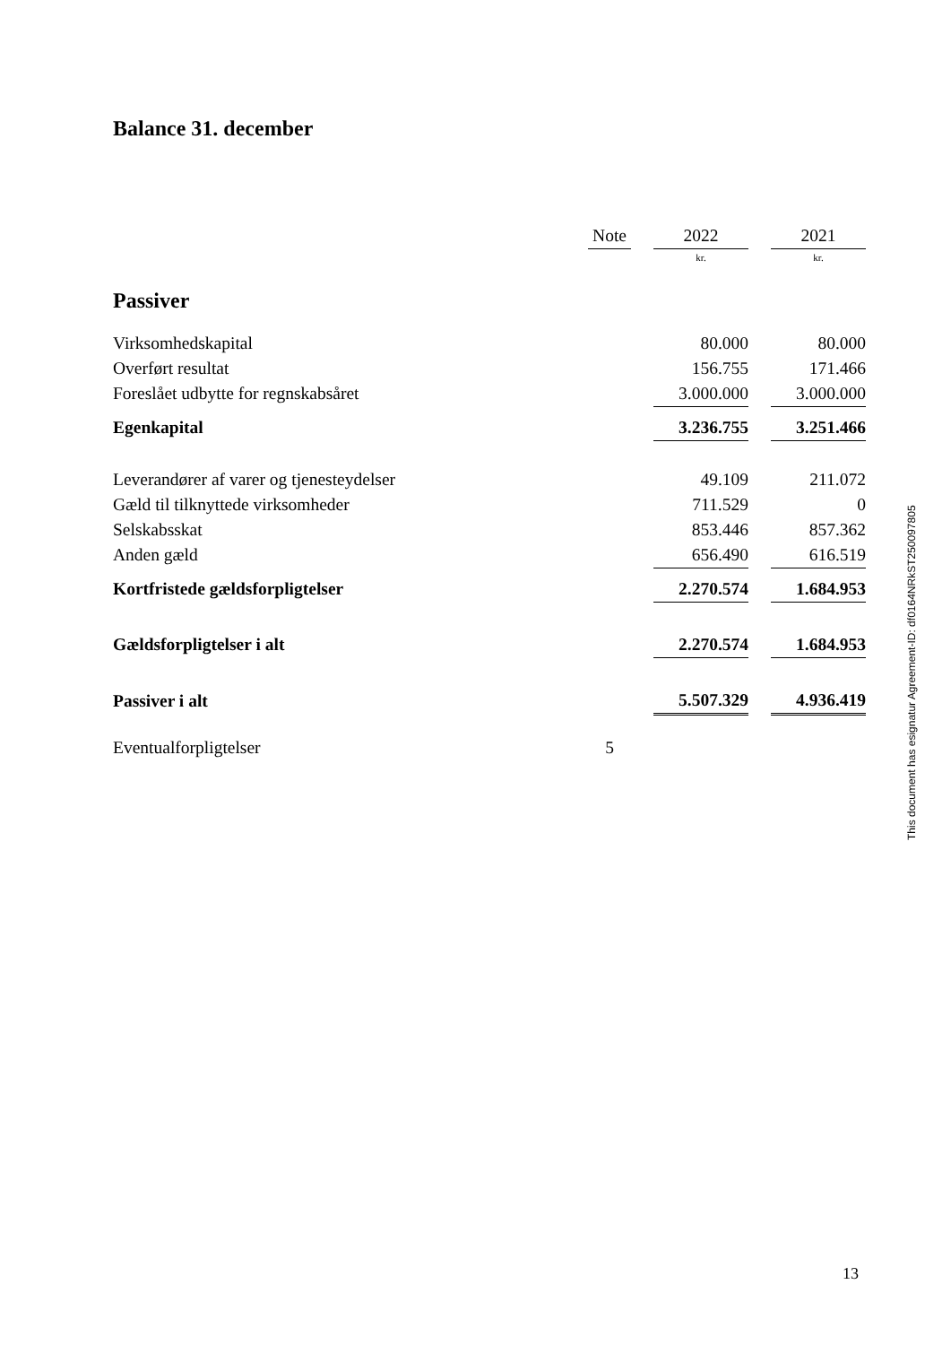Balance 31. december
| | Note | | 2022 | | 2021 |
| | | | kr. | | kr. |
| Passiver | | | | | |
| Virksomhedskapital | | | 80.000 | | 80.000 |
| Overført resultat | | | 156.755 | | 171.466 |
| Foreslået udbytte for regnskabsåret | | | 3.000.000 | | 3.000.000 |
| Egenkapital | | | 3.236.755 | | 3.251.466 |
| Leverandører af varer og tjenesteydelser | | | 49.109 | | 211.072 |
| Gæld til tilknyttede virksomheder | | | 711.529 | | 0 |
| Selskabsskat | | | 853.446 | | 857.362 |
| Anden gæld | | | 656.490 | | 616.519 |
| Kortfristede gældsforpligtelser | | | 2.270.574 | | 1.684.953 |
| Gældsforpligtelser i alt | | | 2.270.574 | | 1.684.953 |
| Passiver i alt | | | 5.507.329 | | 4.936.419 |
| Eventualforpligtelser | 5 | | | | |
This document has esignatur Agreement-ID: df0164NRkST250097805
13